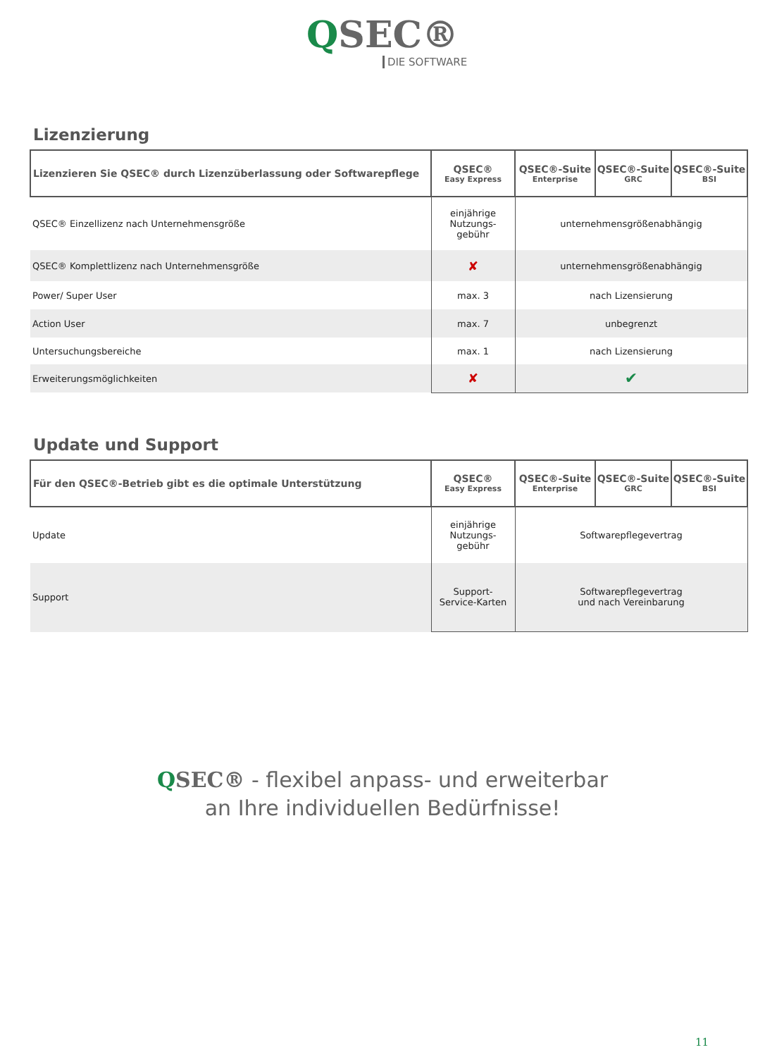QSEC®
DIE SOFTWARE
Lizenzierung
| Lizenzieren Sie QSEC® durch Lizenzüberlassung oder Softwarepflege | QSEC® Easy Express | QSEC®-Suite Enterprise | QSEC®-Suite GRC | QSEC®-Suite BSI |
| --- | --- | --- | --- | --- |
| QSEC® Einzellizenz nach Unternehmensgröße | einjährige Nutzungs- gebühr | unternehmensgrößenabhängig | | |
| QSEC® Komplettlizenz nach Unternehmensgröße | ✘ | unternehmensgrößenabhängig | | |
| Power/ Super User | max. 3 | nach Lizensierung | | |
| Action User | max. 7 | unbegrenzt | | |
| Untersuchungsbereiche | max. 1 | nach Lizensierung | | |
| Erweiterungsmöglichkeiten | ✘ | ✔ | | |
Update und Support
| Für den QSEC®-Betrieb gibt es die optimale Unterstützung | QSEC® Easy Express | QSEC®-Suite Enterprise | QSEC®-Suite GRC | QSEC®-Suite BSI |
| --- | --- | --- | --- | --- |
| Update | einjährige Nutzungs- gebühr | Softwarepflegevertrag | | |
| Support | Support- Service-Karten | Softwarepflegevertrag und nach Vereinbarung | | |
QSEC® - flexibel anpass- und erweiterbar
an Ihre individuellen Bedürfnisse!
11